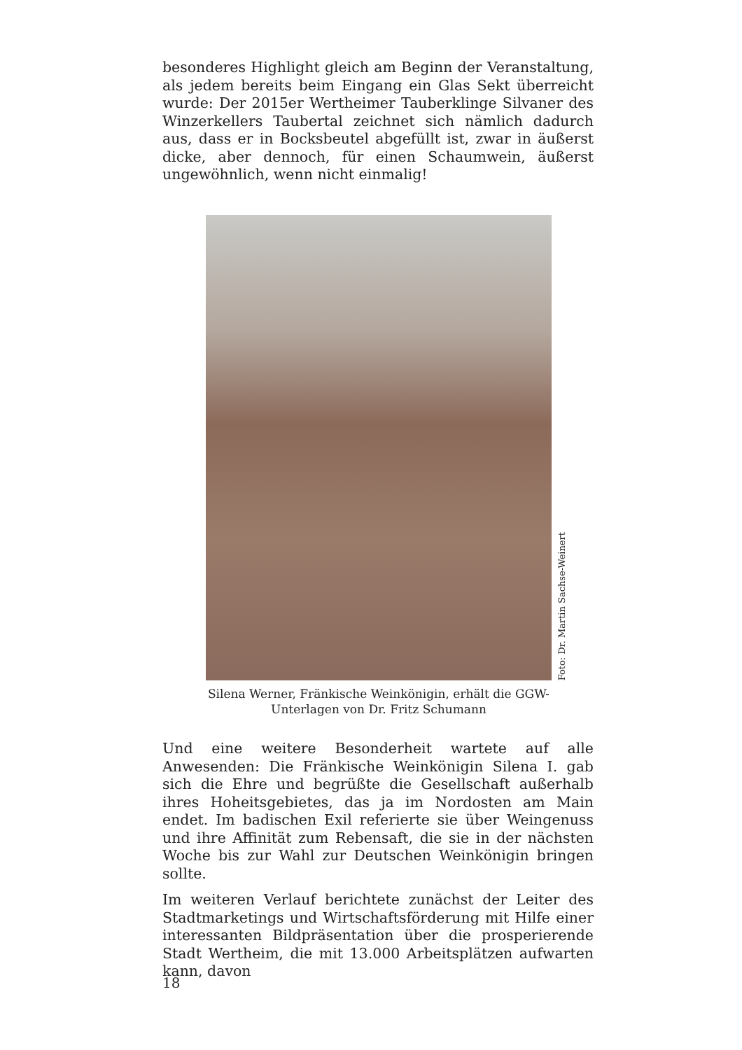besonderes Highlight gleich am Beginn der Veranstaltung, als jedem bereits beim Eingang ein Glas Sekt überreicht wurde: Der 2015er Wertheimer Tauberklinge Silvaner des Winzerkellers Taubertal zeichnet sich nämlich dadurch aus, dass er in Bocksbeutel abgefüllt ist, zwar in äußerst dicke, aber dennoch, für einen Schaumwein, äußerst ungewöhnlich, wenn nicht einmalig!
Foto: Dr. Martin Sachse-Weinert
Silena Werner, Fränkische Weinkönigin, erhält die GGW-Unterlagen von Dr. Fritz Schumann
Und eine weitere Besonderheit wartete auf alle Anwesenden: Die Fränkische Weinkönigin Silena I. gab sich die Ehre und begrüßte die Gesellschaft außerhalb ihres Hoheitsgebietes, das ja im Nordosten am Main endet. Im badischen Exil referierte sie über Weingenuss und ihre Affinität zum Rebensaft, die sie in der nächsten Woche bis zur Wahl zur Deutschen Weinkönigin bringen sollte.
Im weiteren Verlauf berichtete zunächst der Leiter des Stadtmarketings und Wirtschaftsförderung mit Hilfe einer interessanten Bildpräsentation über die prosperierende Stadt Wertheim, die mit 13.000 Arbeitsplätzen aufwarten kann, davon
18